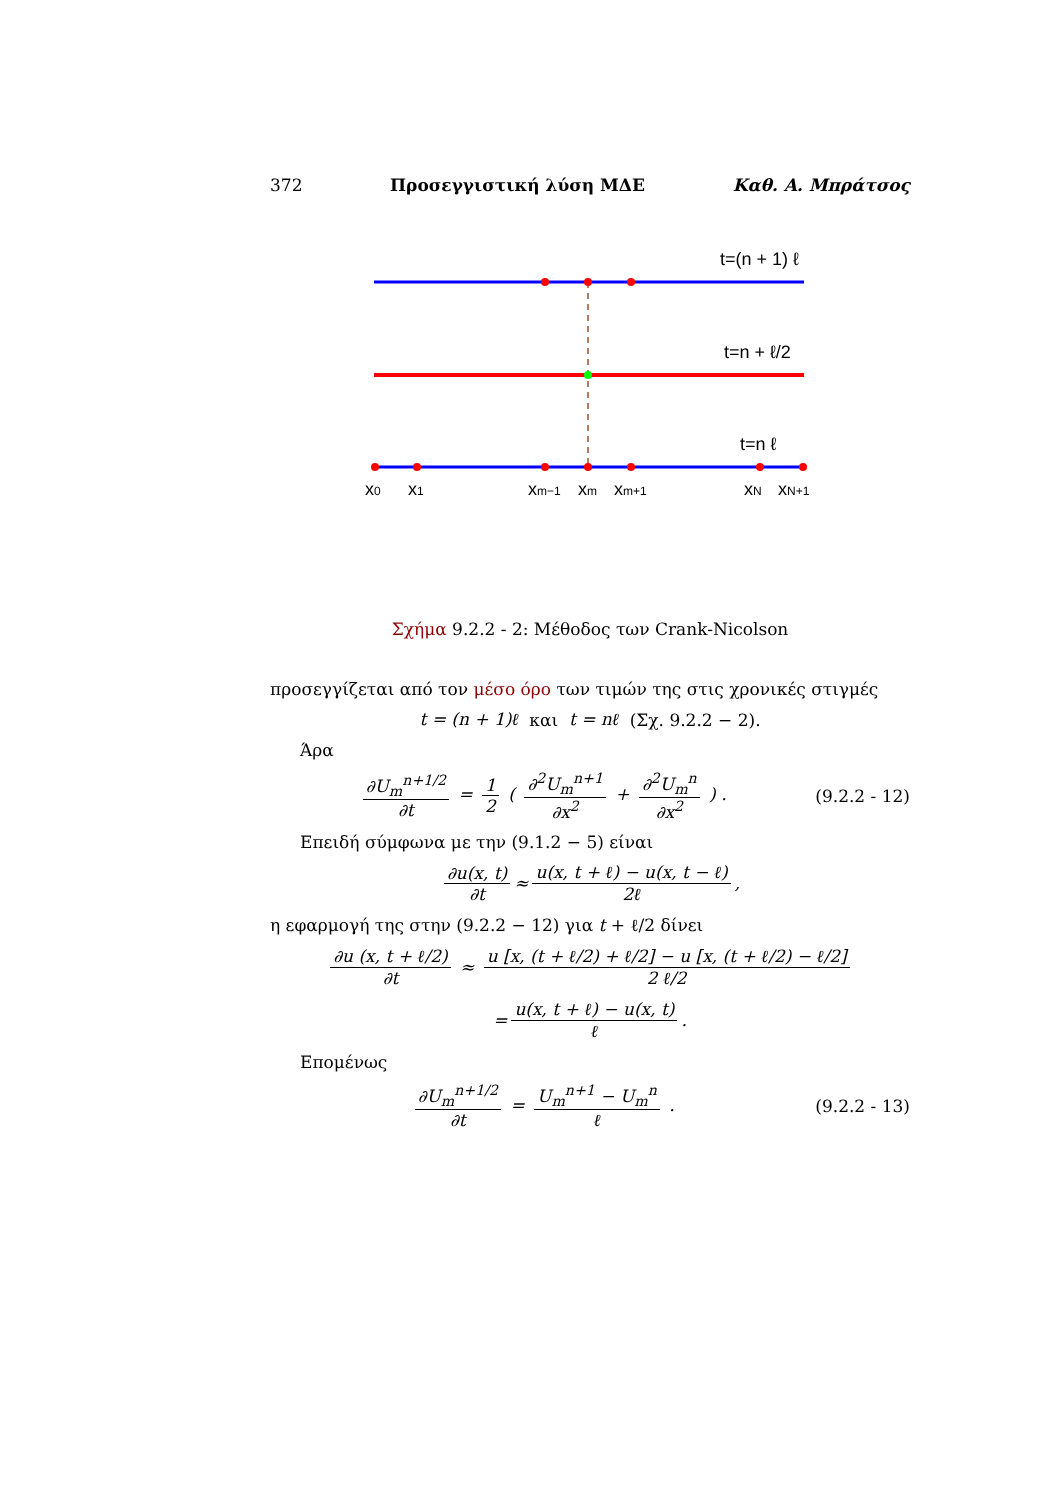372 Προσεγγιστική λύση ΜΔΕ Καθ. Α. Μπράτσος
t=(n + 1) ℓ
t=n + ℓ/2
t=n ℓ
x0
x1
xm−1
xm
xm+1
xN
xN+1
Σχήμα 9.2.2 - 2: Μέθοδος των Crank-Nicolson
προσεγγίζεται από τον μέσο όρο των τιμών της στις χρονικές στιγμές
t = (n + 1)ℓ και t = nℓ (Σχ. 9.2.2 − 2).
Άρα
∂U<sub>m</sub><sup>n+1/2</sup> ∂t = 1 2 ( ∂<sup>2</sup>U<sub>m</sub><sup>n+1</sup> ∂x<sup>2</sup> + ∂<sup>2</sup>U<sub>m</sub><sup>n</sup> ∂x<sup>2</sup> ) .
(9.2.2 - 12)
Επειδή σύμφωνα με την (9.1.2 − 5) είναι
∂u(x, t) ∂t ≈ u(x, t + ℓ) − u(x, t − ℓ) 2ℓ ,
η εφαρμογή της στην (9.2.2 − 12) για t + ℓ/2 δίνει
∂u (x, t + ℓ/2) ∂t ≈ u [x, (t + ℓ/2) + ℓ/2] − u [x, (t + ℓ/2) − ℓ/2] 2 ℓ/2
= u(x, t + ℓ) − u(x, t) ℓ .
Επομένως
∂U<sub>m</sub><sup>n+1/2</sup> ∂t = U<sub>m</sub><sup>n+1</sup> − U<sub>m</sub><sup>n</sup> ℓ . (9.2.2 - 13)